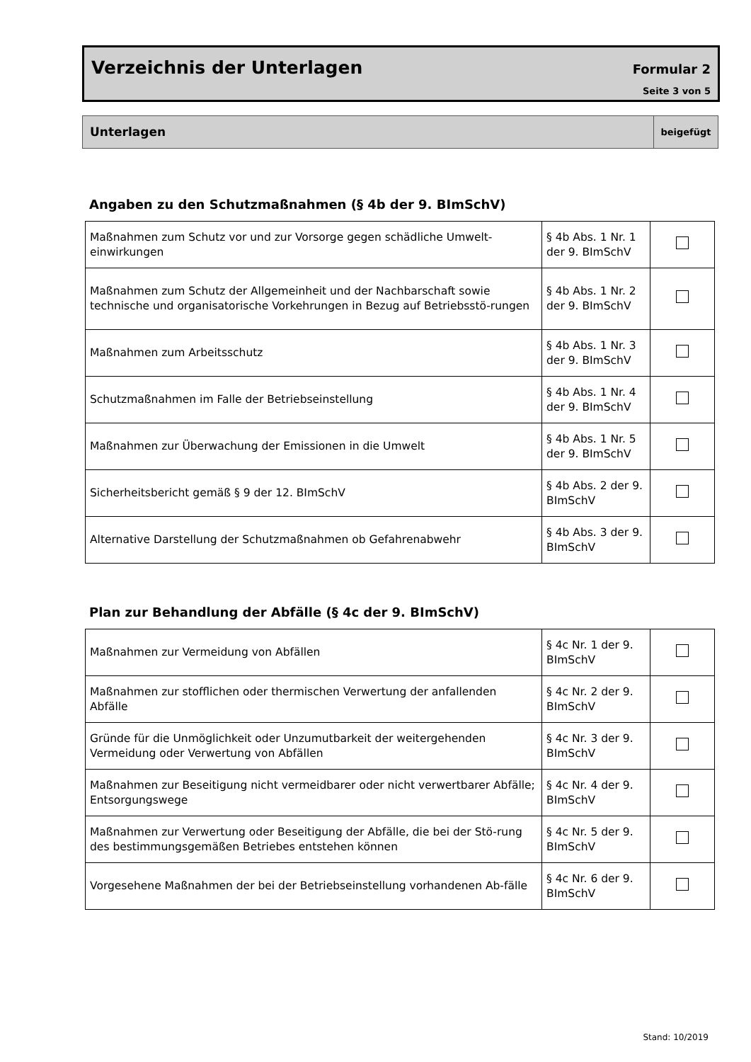Verzeichnis der Unterlagen Formular 2
Seite 3 von 5
Unterlagen
beigefügt
Angaben zu den Schutzmaßnahmen (§ 4b der 9. BImSchV)
| Maßnahmen zum Schutz vor und zur Vorsorge gegen schädliche Umwelt-einwirkungen | § 4b Abs. 1 Nr. 1 der 9. BImSchV | |
| Maßnahmen zum Schutz der Allgemeinheit und der Nachbarschaft sowie technische und organisatorische Vorkehrungen in Bezug auf Betriebsstö-rungen | § 4b Abs. 1 Nr. 2 der 9. BImSchV | |
| Maßnahmen zum Arbeitsschutz | § 4b Abs. 1 Nr. 3 der 9. BImSchV | |
| Schutzmaßnahmen im Falle der Betriebseinstellung | § 4b Abs. 1 Nr. 4 der 9. BImSchV | |
| Maßnahmen zur Überwachung der Emissionen in die Umwelt | § 4b Abs. 1 Nr. 5 der 9. BImSchV | |
| Sicherheitsbericht gemäß § 9 der 12. BImSchV | § 4b Abs. 2 der 9. BImSchV | |
| Alternative Darstellung der Schutzmaßnahmen ob Gefahrenabwehr | § 4b Abs. 3 der 9. BImSchV | |
Plan zur Behandlung der Abfälle (§ 4c der 9. BImSchV)
| Maßnahmen zur Vermeidung von Abfällen | § 4c Nr. 1 der 9. BImSchV | |
| Maßnahmen zur stofflichen oder thermischen Verwertung der anfallenden Abfälle | § 4c Nr. 2 der 9. BImSchV | |
| Gründe für die Unmöglichkeit oder Unzumutbarkeit der weitergehenden Vermeidung oder Verwertung von Abfällen | § 4c Nr. 3 der 9. BImSchV | |
| Maßnahmen zur Beseitigung nicht vermeidbarer oder nicht verwertbarer Abfälle; Entsorgungswege | § 4c Nr. 4 der 9. BImSchV | |
| Maßnahmen zur Verwertung oder Beseitigung der Abfälle, die bei der Stö-rung des bestimmungsgemäßen Betriebes entstehen können | § 4c Nr. 5 der 9. BImSchV | |
| Vorgesehene Maßnahmen der bei der Betriebseinstellung vorhandenen Ab-fälle | § 4c Nr. 6 der 9. BImSchV | |
Stand: 10/2019